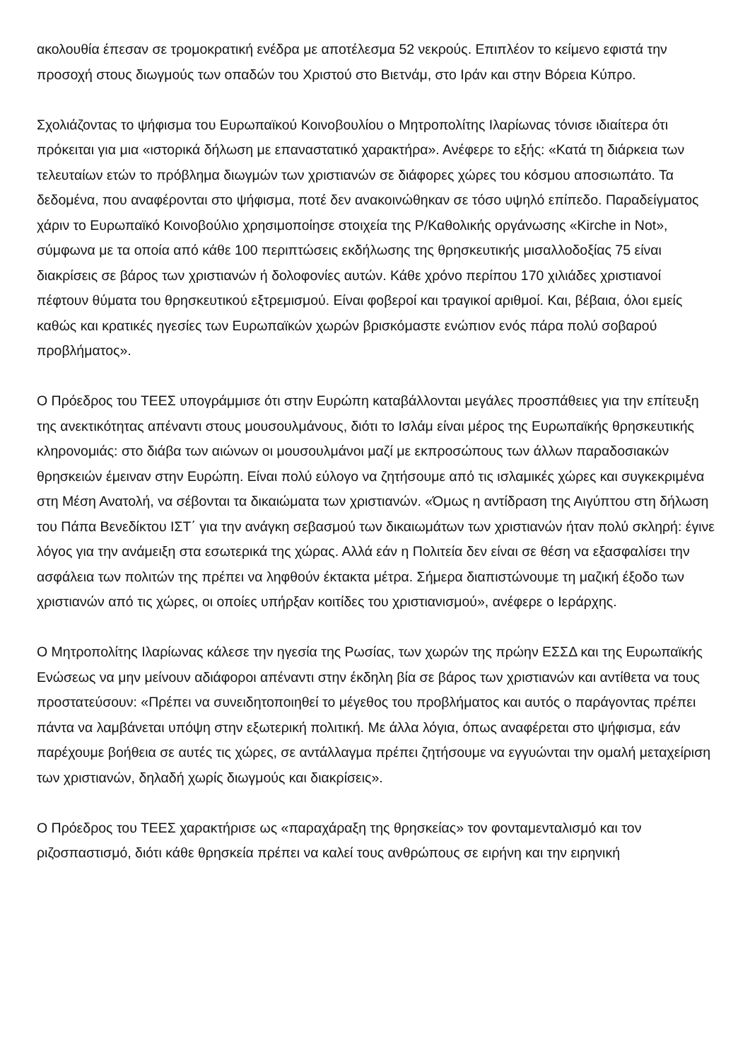ακολουθία έπεσαν σε τρομοκρατική ενέδρα με αποτέλεσμα 52 νεκρούς. Επιπλέον το κείμενο εφιστά την προσοχή στους διωγμούς των οπαδών του Χριστού στο Βιετνάμ, στο Ιράν και στην Βόρεια Κύπρο.
Σχολιάζοντας το ψήφισμα του Ευρωπαϊκού Κοινοβουλίου ο Μητροπολίτης Ιλαρίωνας τόνισε ιδιαίτερα ότι πρόκειται για μια «ιστορικά δήλωση με επαναστατικό χαρακτήρα». Ανέφερε το εξής: «Κατά τη διάρκεια των τελευταίων ετών το πρόβλημα διωγμών των χριστιανών σε διάφορες χώρες του κόσμου αποσιωπάτο. Τα δεδομένα, που αναφέρονται στο ψήφισμα, ποτέ δεν ανακοινώθηκαν σε τόσο υψηλό επίπεδο. Παραδείγματος χάριν το Ευρωπαϊκό Κοινοβούλιο χρησιμοποίησε στοιχεία της Ρ/Καθολικής οργάνωσης «Kirche in Not», σύμφωνα με τα οποία από κάθε 100 περιπτώσεις εκδήλωσης της θρησκευτικής μισαλλοδοξίας 75 είναι διακρίσεις σε βάρος των χριστιανών ή δολοφονίες αυτών. Κάθε χρόνο περίπου 170 χιλιάδες χριστιανοί πέφτουν θύματα του θρησκευτικού εξτρεμισμού. Είναι φοβεροί και τραγικοί αριθμοί. Και, βέβαια, όλοι εμείς καθώς και κρατικές ηγεσίες των Ευρωπαϊκών χωρών βρισκόμαστε ενώπιον ενός πάρα πολύ σοβαρού προβλήματος».
Ο Πρόεδρος του ΤΕΕΣ υπογράμμισε ότι στην Ευρώπη καταβάλλονται μεγάλες προσπάθειες για την επίτευξη της ανεκτικότητας απέναντι στους μουσουλμάνους, διότι το Ισλάμ είναι μέρος της Ευρωπαϊκής θρησκευτικής κληρονομιάς: στο διάβα των αιώνων οι μουσουλμάνοι μαζί με εκπροσώπους των άλλων παραδοσιακών θρησκειών έμειναν στην Ευρώπη. Είναι πολύ εύλογο να ζητήσουμε από τις ισλαμικές χώρες και συγκεκριμένα στη Μέση Ανατολή, να σέβονται τα δικαιώματα των χριστιανών. «Όμως η αντίδραση της Αιγύπτου στη δήλωση του Πάπα Βενεδίκτου ΙΣΤ΄ για την ανάγκη σεβασμού των δικαιωμάτων των χριστιανών ήταν πολύ σκληρή: έγινε λόγος για την ανάμειξη στα εσωτερικά της χώρας. Αλλά εάν η Πολιτεία δεν είναι σε θέση να εξασφαλίσει την ασφάλεια των πολιτών της πρέπει να ληφθούν έκτακτα μέτρα. Σήμερα διαπιστώνουμε τη μαζική έξοδο των χριστιανών από τις χώρες, οι οποίες υπήρξαν κοιτίδες του χριστιανισμού», ανέφερε ο Ιεράρχης.
Ο Μητροπολίτης Ιλαρίωνας κάλεσε την ηγεσία της Ρωσίας, των χωρών της πρώην ΕΣΣΔ και της Ευρωπαϊκής Ενώσεως να μην μείνουν αδιάφοροι απέναντι στην έκδηλη βία σε βάρος των χριστιανών και αντίθετα να τους προστατεύσουν: «Πρέπει να συνειδητοποιηθεί το μέγεθος του προβλήματος και αυτός ο παράγοντας πρέπει πάντα να λαμβάνεται υπόψη στην εξωτερική πολιτική. Με άλλα λόγια, όπως αναφέρεται στο ψήφισμα, εάν παρέχουμε βοήθεια σε αυτές τις χώρες, σε αντάλλαγμα πρέπει ζητήσουμε να εγγυώνται την ομαλή μεταχείριση των χριστιανών, δηλαδή χωρίς διωγμούς και διακρίσεις».
Ο Πρόεδρος του ΤΕΕΣ χαρακτήρισε ως «παραχάραξη της θρησκείας» τον φονταμενταλισμό και τον ριζοσπαστισμό, διότι κάθε θρησκεία πρέπει να καλεί τους ανθρώπους σε ειρήνη και την ειρηνική